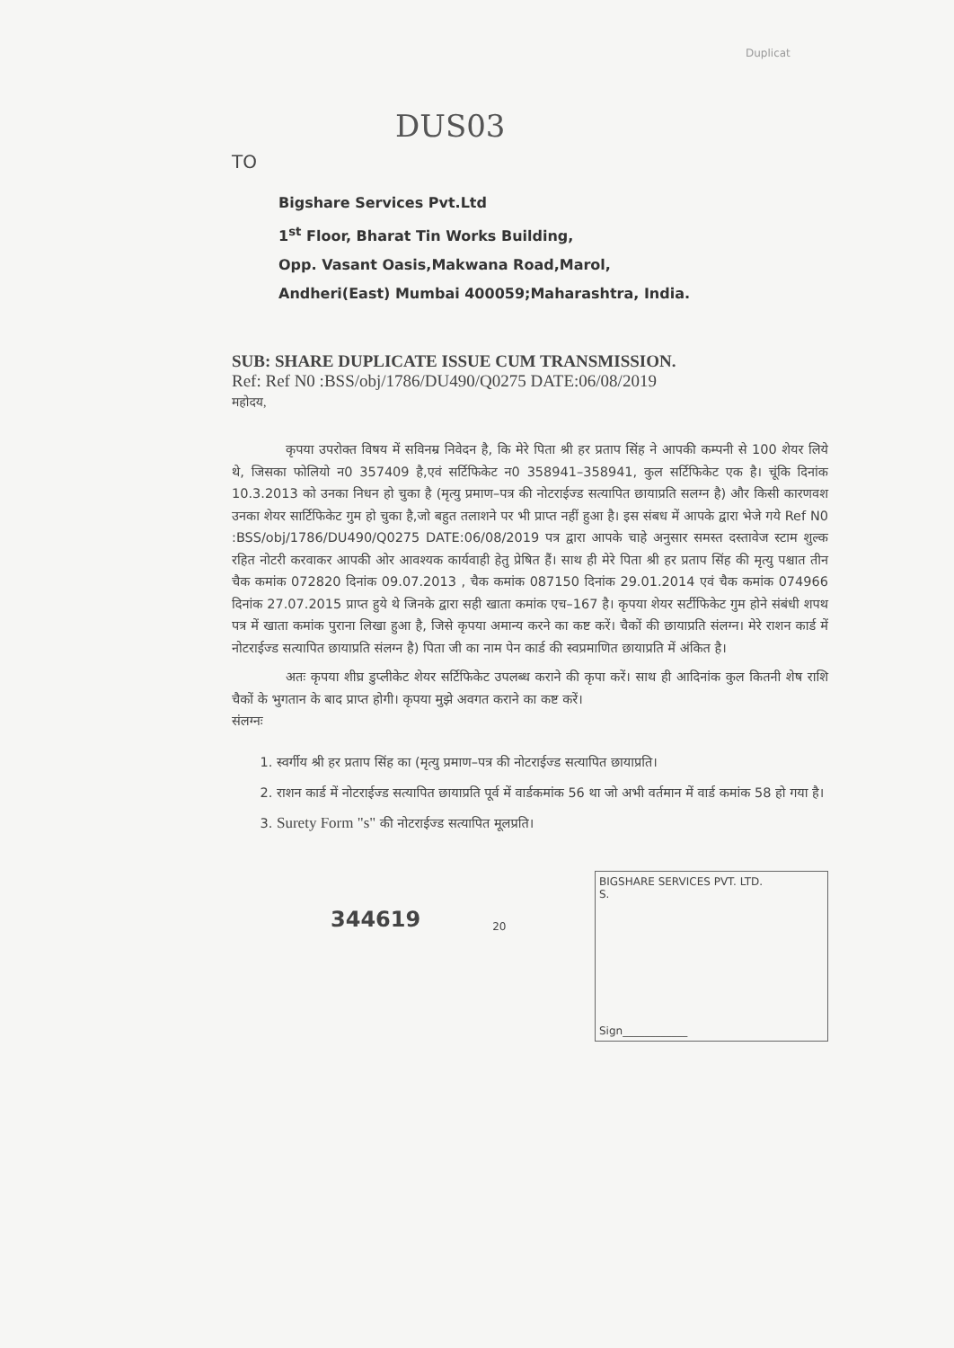Duplicat
DUS03
TO
Bigshare Services Pvt.Ltd
1<sup>st</sup> Floor, Bharat Tin Works Building,
Opp. Vasant Oasis,Makwana Road,Marol,
Andheri(East) Mumbai 400059;Maharashtra, India.
SUB: SHARE DUPLICATE ISSUE CUM TRANSMISSION.
Ref: Ref N0 :BSS/obj/1786/DU490/Q0275 DATE:06/08/2019
महोदय,
कृपया उपरोक्त विषय में सविनम्र निवेदन है, कि मेरे पिता श्री हर प्रताप सिंह ने आपकी कम्पनी से 100 शेयर लिये थे, जिसका फोलियो न0 357409 है,एवं सर्टिफिकेट न0 358941–358941, कुल सर्टिफिकेट एक है। चूंकि दिनांक 10.3.2013 को उनका निधन हो चुका है (मृत्यु प्रमाण–पत्र की नोटराईज्ड सत्यापित छायाप्रति सलग्न है) और किसी कारणवश उनका शेयर सार्टिफिकेट गुम हो चुका है,जो बहुत तलाशने पर भी प्राप्त नहीं हुआ है। इस संबध में आपके द्वारा भेजे गये Ref N0 :BSS/obj/1786/DU490/Q0275 DATE:06/08/2019 पत्र द्वारा आपके चाहे अनुसार समस्त दस्तावेज स्टाम शुल्क रहित नोटरी करवाकर आपकी ओर आवश्यक कार्यवाही हेतु प्रेषित हैं। साथ ही मेरे पिता श्री हर प्रताप सिंह की मृत्यु पश्चात तीन चैक कमांक 072820 दिनांक 09.07.2013 , चैक कमांक 087150 दिनांक 29.01.2014 एवं चैक कमांक 074966 दिनांक 27.07.2015 प्राप्त हुये थे जिनके द्वारा सही खाता कमांक एच–167 है। कृपया शेयर सर्टीफिकेट गुम होने संबंधी शपथ पत्र में खाता कमांक पुराना लिखा हुआ है, जिसे कृपया अमान्य करने का कष्ट करें। चैकों की छायाप्रति संलग्न। मेरे राशन कार्ड में नोटराईज्ड सत्यापित छायाप्रति संलग्न है) पिता जी का नाम पेन कार्ड की स्वप्रमाणित छायाप्रति में अंकित है।
अतः कृपया शीघ्र डुप्लीकेट शेयर सर्टिफिकेट उपलब्ध कराने की कृपा करें। साथ ही आदिनांक कुल कितनी शेष राशि चैकों के भुगतान के बाद प्राप्त होगी। कृपया मुझे अवगत कराने का कष्ट करें।
संलग्नः
1. स्वर्गीय श्री हर प्रताप सिंह का (मृत्यु प्रमाण–पत्र की नोटराईज्ड सत्यापित छायाप्रति।
2. राशन कार्ड में नोटराईज्ड सत्यापित छायाप्रति पूर्व में वार्डकमांक 56 था जो अभी वर्तमान में वार्ड कमांक 58 हो गया है।
3. Surety Form "s" की नोटराईज्ड सत्यापित मूलप्रति।
344619
20
BIGSHARE SERVICES PVT. LTD.
S.
Sign____________